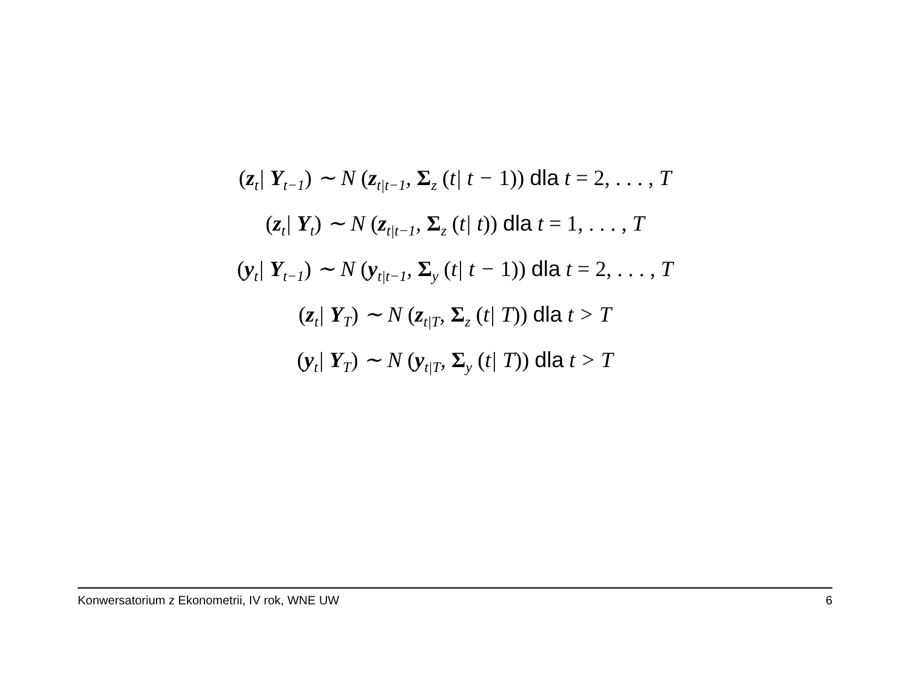(z<sub>t</sub>| Y<sub>t−1</sub>) ∼ N (z<sub>t|t−1</sub>, Σ<sub>z</sub> (t| t − 1)) dla t = 2, . . . , T
(z<sub>t</sub>| Y<sub>t</sub>) ∼ N (z<sub>t|t−1</sub>, Σ<sub>z</sub> (t| t)) dla t = 1, . . . , T
(y<sub>t</sub>| Y<sub>t−1</sub>) ∼ N (y<sub>t|t−1</sub>, Σ<sub>y</sub> (t| t − 1)) dla t = 2, . . . , T
(z<sub>t</sub>| Y<sub>T</sub>) ∼ N (z<sub>t|T</sub>, Σ<sub>z</sub> (t| T)) dla t > T
(y<sub>t</sub>| Y<sub>T</sub>) ∼ N (y<sub>t|T</sub>, Σ<sub>y</sub> (t| T)) dla t > T
Konwersatorium z Ekonometrii, IV rok, WNE UW 6